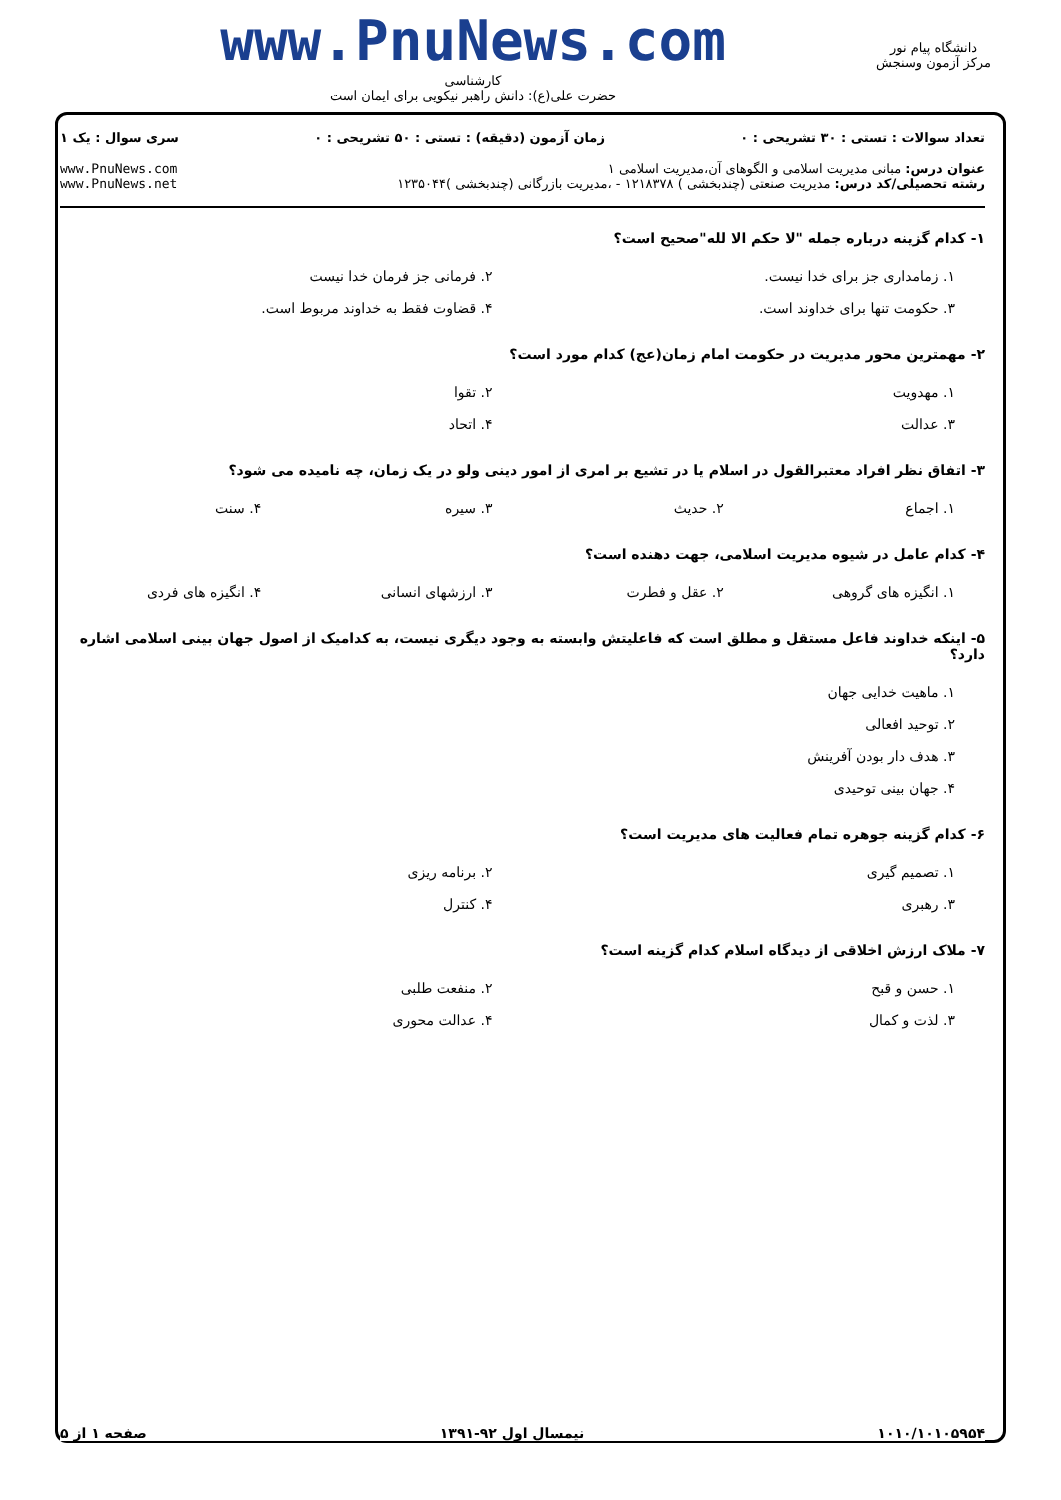دانشگاه پیام نور
مرکز آزمون وسنجش
www.PnuNews.com
کارشناسی
حضرت علی(ع): دانش راهبر نیکویی برای ایمان است
تعداد سوالات : تستی : ۳۰ تشریحی : ۰ زمان آزمون (دقیقه) : تستی : ۵۰ تشریحی : ۰ سری سوال : یک ۱
عنوان درس: مبانی مدیریت اسلامی و الگوهای آن،مدیریت اسلامی ۱
رشته تحصیلی/کد درس: مدیریت صنعتی (چندبخشی ) ۱۲۱۸۳۷۸ - ،مدیریت بازرگانی (چندبخشی )۱۲۳۵۰۴۴ www.PnuNews.com
www.PnuNews.net
۱- کدام گزینه درباره جمله "لا حکم الا لله"صحیح است؟
۱. زمامداری جز برای خدا نیست. ۲. فرمانی جز فرمان خدا نیست ۳. حکومت تنها برای خداوند است. ۴. قضاوت فقط به خداوند مربوط است.
۲- مهمترین محور مدیریت در حکومت امام زمان(عج) کدام مورد است؟
۱. مهدویت ۲. تقوا ۳. عدالت ۴. اتحاد
۳- اتفاق نظر افراد معتبرالقول در اسلام یا در تشیع بر امری از امور دینی ولو در یک زمان، چه نامیده می شود؟
۱. اجماع ۲. حدیث ۳. سیره ۴. سنت
۴- کدام عامل در شیوه مدیریت اسلامی، جهت دهنده است؟
۱. انگیزه های گروهی ۲. عقل و فطرت ۳. ارزشهای انسانی ۴. انگیزه های فردی
۵- اینکه خداوند فاعل مستقل و مطلق است که فاعلیتش وابسته به وجود دیگری نیست، به کدامیک از اصول جهان بینی اسلامی اشاره دارد؟
۱. ماهیت خدایی جهان ۲. توحید افعالی ۳. هدف دار بودن آفرینش ۴. جهان بینی توحیدی
۶- کدام گزینه جوهره تمام فعالیت های مدیریت است؟
۱. تصمیم گیری ۲. برنامه ریزی ۳. رهبری ۴. کنترل
۷- ملاک ارزش اخلاقی از دیدگاه اسلام کدام گزینه است؟
۱. حسن و قبح ۲. منفعت طلبی ۳. لذت و کمال ۴. عدالت محوری
۱۰۱۰/۱۰۱۰۵۹۵۴ نیمسال اول ۹۲-۱۳۹۱ صفحه ۱ از ۵